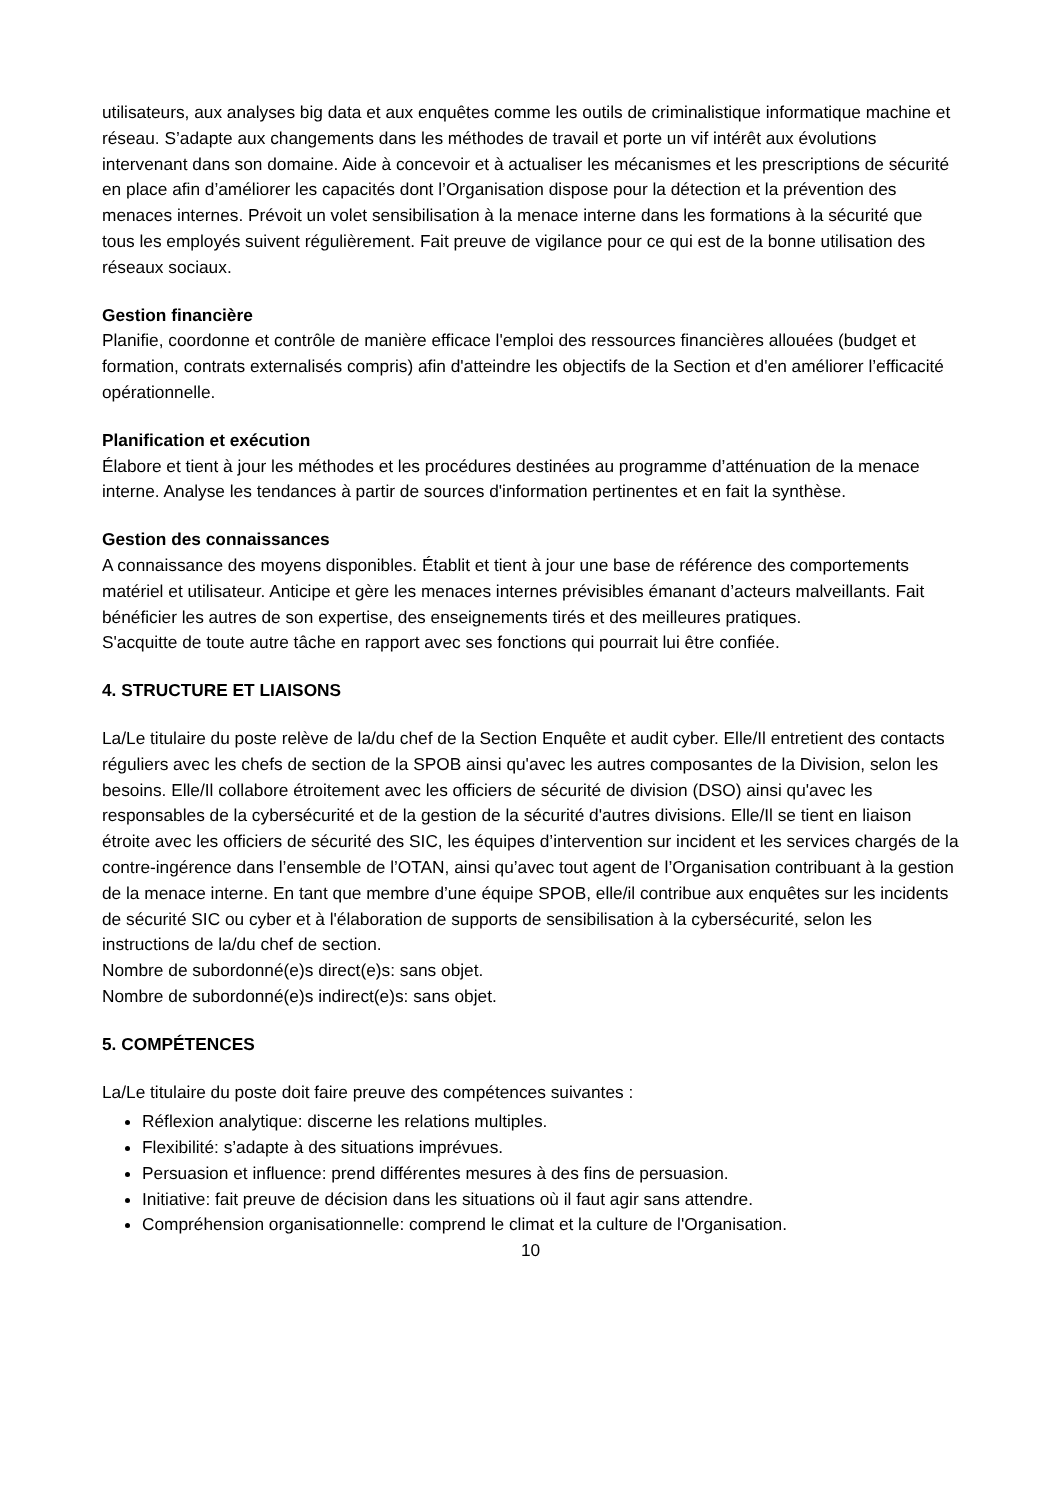utilisateurs, aux analyses big data et aux enquêtes comme les outils de criminalistique informatique machine et réseau. S’adapte aux changements dans les méthodes de travail et porte un vif intérêt aux évolutions intervenant dans son domaine. Aide à concevoir et à actualiser les mécanismes et les prescriptions de sécurité en place afin d’améliorer les capacités dont l’Organisation dispose pour la détection et la prévention des menaces internes. Prévoit un volet sensibilisation à la menace interne dans les formations à la sécurité que tous les employés suivent régulièrement. Fait preuve de vigilance pour ce qui est de la bonne utilisation des réseaux sociaux.
Gestion financière
Planifie, coordonne et contrôle de manière efficace l'emploi des ressources financières allouées (budget et formation, contrats externalisés compris) afin d'atteindre les objectifs de la Section et d'en améliorer l’efficacité opérationnelle.
Planification et exécution
Élabore et tient à jour les méthodes et les procédures destinées au programme d’atténuation de la menace interne. Analyse les tendances à partir de sources d'information pertinentes et en fait la synthèse.
Gestion des connaissances
A connaissance des moyens disponibles. Établit et tient à jour une base de référence des comportements matériel et utilisateur. Anticipe et gère les menaces internes prévisibles émanant d’acteurs malveillants. Fait bénéficier les autres de son expertise, des enseignements tirés et des meilleures pratiques.
S'acquitte de toute autre tâche en rapport avec ses fonctions qui pourrait lui être confiée.
4. STRUCTURE ET LIAISONS
La/Le titulaire du poste relève de la/du chef de la Section Enquête et audit cyber. Elle/Il entretient des contacts réguliers avec les chefs de section de la SPOB ainsi qu'avec les autres composantes de la Division, selon les besoins. Elle/Il collabore étroitement avec les officiers de sécurité de division (DSO) ainsi qu'avec les responsables de la cybersécurité et de la gestion de la sécurité d'autres divisions. Elle/Il se tient en liaison étroite avec les officiers de sécurité des SIC, les équipes d’intervention sur incident et les services chargés de la contre-ingérence dans l’ensemble de l’OTAN, ainsi qu’avec tout agent de l’Organisation contribuant à la gestion de la menace interne. En tant que membre d’une équipe SPOB, elle/il contribue aux enquêtes sur les incidents de sécurité SIC ou cyber et à l'élaboration de supports de sensibilisation à la cybersécurité, selon les instructions de la/du chef de section.
Nombre de subordonné(e)s direct(e)s: sans objet.
Nombre de subordonné(e)s indirect(e)s: sans objet.
5. COMPÉTENCES
La/Le titulaire du poste doit faire preuve des compétences suivantes :
Réflexion analytique: discerne les relations multiples.
Flexibilité: s’adapte à des situations imprévues.
Persuasion et influence: prend différentes mesures à des fins de persuasion.
Initiative: fait preuve de décision dans les situations où il faut agir sans attendre.
Compréhension organisationnelle: comprend le climat et la culture de l'Organisation.
10